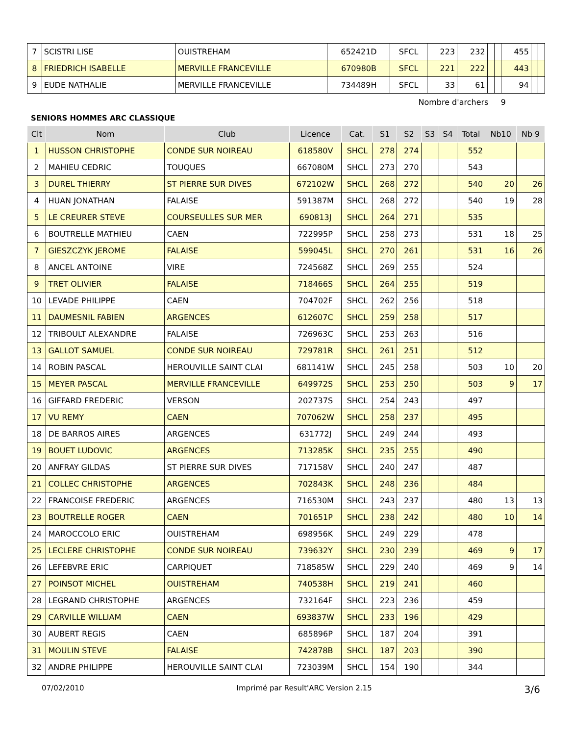| 7 | SCISTRI LISE | OUISTREHAM | 652421D | SFCL | 223 | 232 | | | 455 | | |
| 8 | FRIEDRICH ISABELLE | MERVILLE FRANCEVILLE | 670980B | SFCL | 221 | 222 | | | 443 | | |
| 9 | EUDE NATHALIE | MERVILLE FRANCEVILLE | 734489H | SFCL | 33 | 61 | | | 94 | | |
Nombre d'archers 9
SENIORS HOMMES ARC CLASSIQUE
| Clt | Nom | Club | Licence | Cat. | S1 | S2 | S3 | S4 | Total | Nb10 | Nb 9 |
| --- | --- | --- | --- | --- | --- | --- | --- | --- | --- | --- | --- |
| 1 | HUSSON CHRISTOPHE | CONDE SUR NOIREAU | 618580V | SHCL | 278 | 274 | | | 552 | | |
| 2 | MAHIEU CEDRIC | TOUQUES | 667080M | SHCL | 273 | 270 | | | 543 | | |
| 3 | DUREL THIERRY | ST PIERRE SUR DIVES | 672102W | SHCL | 268 | 272 | | | 540 | 20 | 26 |
| 4 | HUAN JONATHAN | FALAISE | 591387M | SHCL | 268 | 272 | | | 540 | 19 | 28 |
| 5 | LE CREURER STEVE | COURSEULLES SUR MER | 690813J | SHCL | 264 | 271 | | | 535 | | |
| 6 | BOUTRELLE MATHIEU | CAEN | 722995P | SHCL | 258 | 273 | | | 531 | 18 | 25 |
| 7 | GIESZCZYK JEROME | FALAISE | 599045L | SHCL | 270 | 261 | | | 531 | 16 | 26 |
| 8 | ANCEL ANTOINE | VIRE | 724568Z | SHCL | 269 | 255 | | | 524 | | |
| 9 | TRET OLIVIER | FALAISE | 718466S | SHCL | 264 | 255 | | | 519 | | |
| 10 | LEVADE PHILIPPE | CAEN | 704702F | SHCL | 262 | 256 | | | 518 | | |
| 11 | DAUMESNIL FABIEN | ARGENCES | 612607C | SHCL | 259 | 258 | | | 517 | | |
| 12 | TRIBOULT ALEXANDRE | FALAISE | 726963C | SHCL | 253 | 263 | | | 516 | | |
| 13 | GALLOT SAMUEL | CONDE SUR NOIREAU | 729781R | SHCL | 261 | 251 | | | 512 | | |
| 14 | ROBIN PASCAL | HEROUVILLE SAINT CLAI | 681141W | SHCL | 245 | 258 | | | 503 | 10 | 20 |
| 15 | MEYER PASCAL | MERVILLE FRANCEVILLE | 649972S | SHCL | 253 | 250 | | | 503 | 9 | 17 |
| 16 | GIFFARD FREDERIC | VERSON | 202737S | SHCL | 254 | 243 | | | 497 | | |
| 17 | VU REMY | CAEN | 707062W | SHCL | 258 | 237 | | | 495 | | |
| 18 | DE BARROS AIRES | ARGENCES | 631772J | SHCL | 249 | 244 | | | 493 | | |
| 19 | BOUET LUDOVIC | ARGENCES | 713285K | SHCL | 235 | 255 | | | 490 | | |
| 20 | ANFRAY GILDAS | ST PIERRE SUR DIVES | 717158V | SHCL | 240 | 247 | | | 487 | | |
| 21 | COLLEC CHRISTOPHE | ARGENCES | 702843K | SHCL | 248 | 236 | | | 484 | | |
| 22 | FRANCOISE FREDERIC | ARGENCES | 716530M | SHCL | 243 | 237 | | | 480 | 13 | 13 |
| 23 | BOUTRELLE ROGER | CAEN | 701651P | SHCL | 238 | 242 | | | 480 | 10 | 14 |
| 24 | MAROCCOLO ERIC | OUISTREHAM | 698956K | SHCL | 249 | 229 | | | 478 | | |
| 25 | LECLERE CHRISTOPHE | CONDE SUR NOIREAU | 739632Y | SHCL | 230 | 239 | | | 469 | 9 | 17 |
| 26 | LEFEBVRE ERIC | CARPIQUET | 718585W | SHCL | 229 | 240 | | | 469 | 9 | 14 |
| 27 | POINSOT MICHEL | OUISTREHAM | 740538H | SHCL | 219 | 241 | | | 460 | | |
| 28 | LEGRAND CHRISTOPHE | ARGENCES | 732164F | SHCL | 223 | 236 | | | 459 | | |
| 29 | CARVILLE WILLIAM | CAEN | 693837W | SHCL | 233 | 196 | | | 429 | | |
| 30 | AUBERT REGIS | CAEN | 685896P | SHCL | 187 | 204 | | | 391 | | |
| 31 | MOULIN STEVE | FALAISE | 742878B | SHCL | 187 | 203 | | | 390 | | |
| 32 | ANDRE PHILIPPE | HEROUVILLE SAINT CLAI | 723039M | SHCL | 154 | 190 | | | 344 | | |
07/02/2010 Imprimé par Result'ARC Version 2.15 3/6